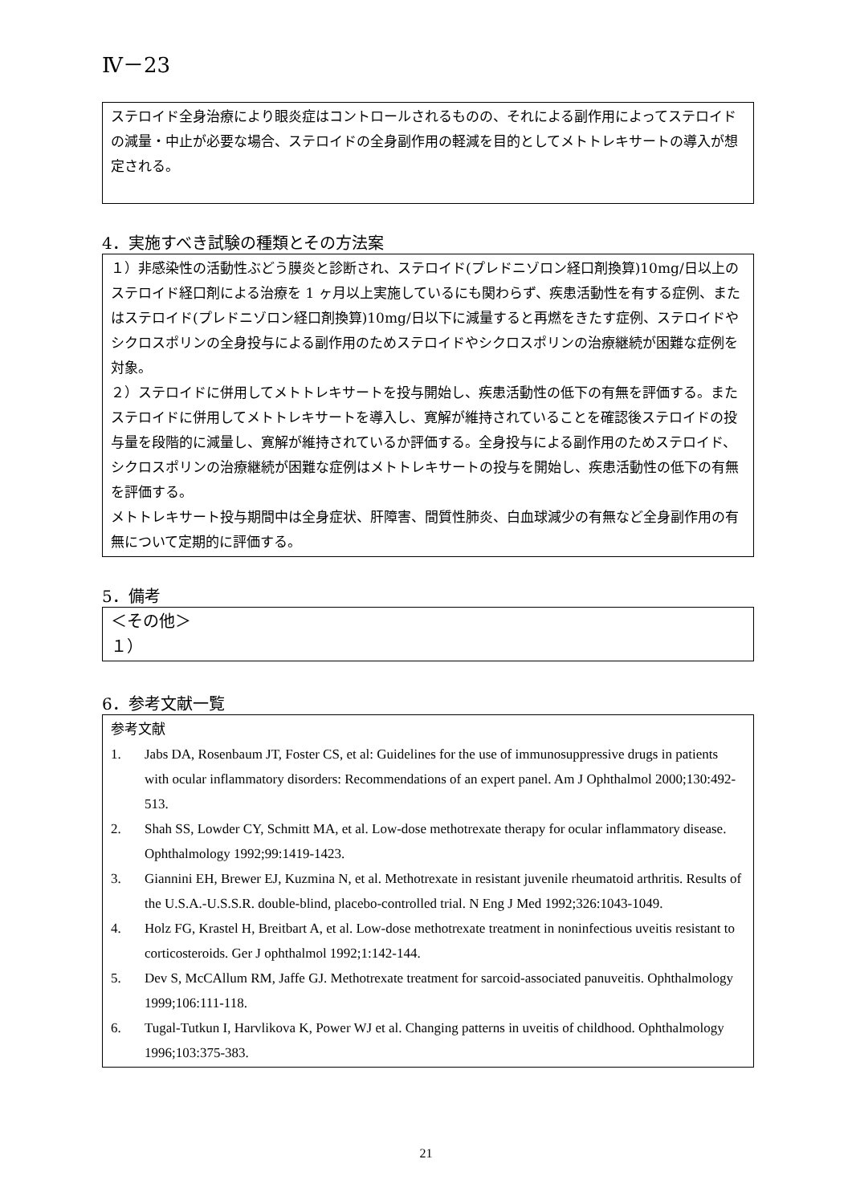Ⅳ－23
ステロイド全身治療により眼炎症はコントロールされるものの、それによる副作用によってステロイドの減量・中止が必要な場合、ステロイドの全身副作用の軽減を目的としてメトトレキサートの導入が想定される。
4．実施すべき試験の種類とその方法案
１）非感染性の活動性ぶどう膜炎と診断され、ステロイド(プレドニゾロン経口剤換算)10mg/日以上のステロイド経口剤による治療を 1 ヶ月以上実施しているにも関わらず、疾患活動性を有する症例、またはステロイド(プレドニゾロン経口剤換算)10mg/日以下に減量すると再燃をきたす症例、ステロイドやシクロスポリンの全身投与による副作用のためステロイドやシクロスポリンの治療継続が困難な症例を対象。
２）ステロイドに併用してメトトレキサートを投与開始し、疾患活動性の低下の有無を評価する。またステロイドに併用してメトトレキサートを導入し、寛解が維持されていることを確認後ステロイドの投与量を段階的に減量し、寛解が維持されているか評価する。全身投与による副作用のためステロイド、シクロスポリンの治療継続が困難な症例はメトトレキサートの投与を開始し、疾患活動性の低下の有無を評価する。
メトトレキサート投与期間中は全身症状、肝障害、間質性肺炎、白血球減少の有無など全身副作用の有無について定期的に評価する。
5．備考
＜その他＞
１）
6．参考文献一覧
参考文献
1. Jabs DA, Rosenbaum JT, Foster CS, et al: Guidelines for the use of immunosuppressive drugs in patients with ocular inflammatory disorders: Recommendations of an expert panel. Am J Ophthalmol 2000;130:492-513.
2. Shah SS, Lowder CY, Schmitt MA, et al. Low-dose methotrexate therapy for ocular inflammatory disease. Ophthalmology 1992;99:1419-1423.
3. Giannini EH, Brewer EJ, Kuzmina N, et al. Methotrexate in resistant juvenile rheumatoid arthritis. Results of the U.S.A.-U.S.S.R. double-blind, placebo-controlled trial. N Eng J Med 1992;326:1043-1049.
4. Holz FG, Krastel H, Breitbart A, et al. Low-dose methotrexate treatment in noninfectious uveitis resistant to corticosteroids. Ger J ophthalmol 1992;1:142-144.
5. Dev S, McCAllum RM, Jaffe GJ. Methotrexate treatment for sarcoid-associated panuveitis. Ophthalmology 1999;106:111-118.
6. Tugal-Tutkun I, Harvlikova K, Power WJ et al. Changing patterns in uveitis of childhood. Ophthalmology 1996;103:375-383.
21